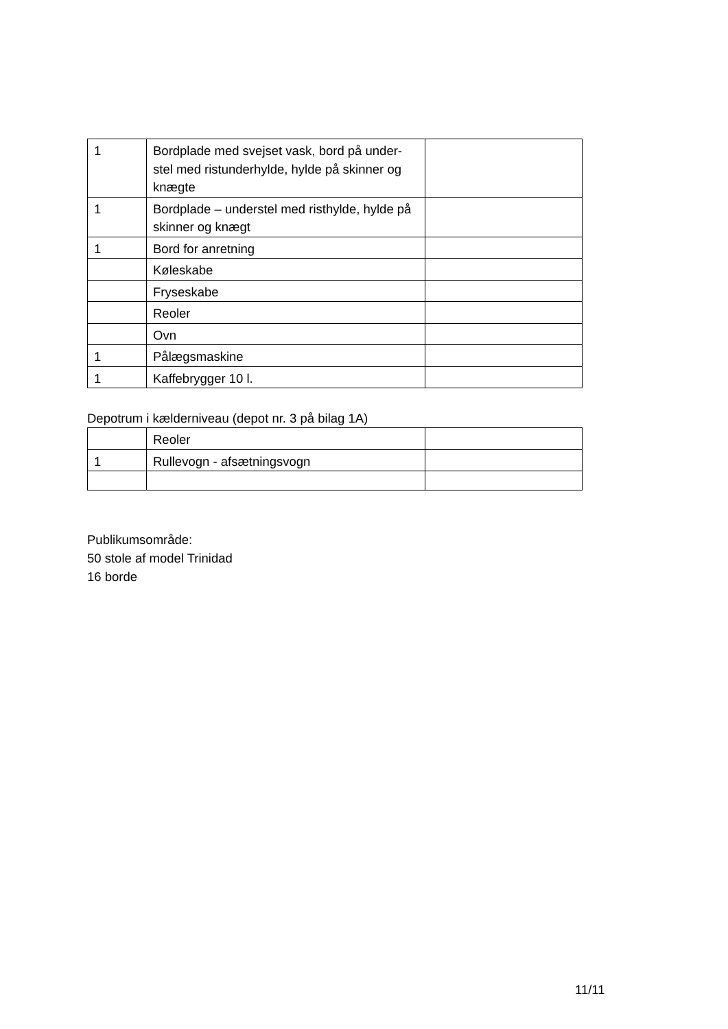| 1 | Bordplade med svejset vask, bord på under-stel med ristunderhylde, hylde på skinner og knægte | |
| 1 | Bordplade – understel med risthylde, hylde på skinner og knægt | |
| 1 | Bord for anretning | |
| | Køleskabe | |
| | Fryseskabe | |
| | Reoler | |
| | Ovn | |
| 1 | Pålægsmaskine | |
| 1 | Kaffebrygger 10 l. | |
Depotrum i kælderniveau (depot nr. 3 på bilag 1A)
| | Reoler | |
| 1 | Rullevogn - afsætningsvogn | |
Publikumsområde:
50 stole af model Trinidad
16 borde
11/11